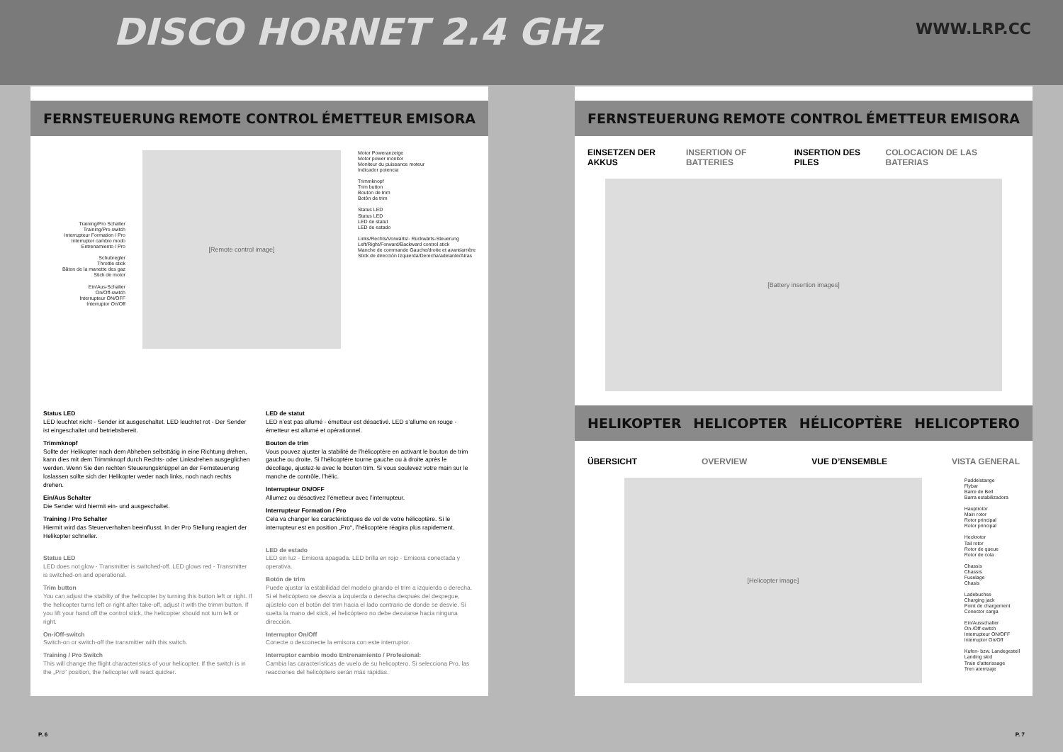DISCO HORNET 2.4 GHz WWW.LRP.CC
FERNSTEUERUNG REMOTE CONTROL ÉMETTEUR EMISORA
Training/Pro Schalter
Training/Pro switch
Interrupteur Formation / Pro
Interruptor cambio modo Entrenamiento / Pro
Schubregler
Throttle stick
Bâton de la manette des gaz
Stick de motor
Ein/Aus-Schalter
On/Off-switch
Interrupteur ON/OFF
Interruptor On/Off
[Remote control image]
Motor Poweranzeige
Motor power monitor
Moniteur du puissance moteur
Indicador potencia
Trimmknopf
Trim button
Bouton de trim
Botón de trim
Status LED
Status LED
LED de statut
LED de estado
Links/Rechts/Vorwärts/- Rückwärts-Steuerung
Left/Right/Forward/Backward control stick
Manche de commande Gauche/droite et avant/arrière
Stick de dirección Izquierda/Derecha/adelante/Atras
Status LED
LED leuchtet nicht - Sender ist ausgeschaltet. LED leuchtet rot - Der Sender ist eingeschaltet und betriebsbereit.
Trimmknopf
Sollte der Helikopter nach dem Abheben selbsttätig in eine Richtung drehen, kann dies mit dem Trimmknopf durch Rechts- oder Linksdrehen ausgeglichen werden. Wenn Sie den rechten Steuerungsknüppel an der Fernsteuerung loslassen sollte sich der Helikopter weder nach links, noch nach rechts drehen.
Ein/Aus Schalter
Die Sender wird hiermit ein- und ausgeschaltet.
Training / Pro Schalter
Hiermit wird das Steuerverhalten beeinflusst. In der Pro Stellung reagiert der Helikopter schneller.
Status LED
LED does not glow - Transmitter is switched-off. LED glows red - Transmitter is switched-on and operational.
Trim button
You can adjust the stabilty of the helicopter by turning this button left or right. If the helicopter turns left or right after take-off, adjust it with the trimm button. If you lift your hand off the control stick, the helicopter should not turn left or right.
On-/Off-switch
Switch-on or switch-off the transmitter with this switch.
Training / Pro Switch
This will change the flight characteristics of your helicopter. If the switch is in the „Pro“ position, the helicopter will react quicker.
LED de statut
LED n’est pas allumé - émetteur est désactivé. LED s’allume en rouge - émetteur est allumé et opérationnel.
Bouton de trim
Vous pouvez ajuster la stabilité de l’hélicoptère en activant le bouton de trim gauche ou droite. Si l’hélicoptère tourne gauche ou à droite après le décollage, ajustez-le avec le bouton trim. Si vous soulevez votre main sur le manche de contrôle, l’hélic.
Interrupteur ON/OFF
Allumez ou désactivez l’émetteur avec l’interrupteur.
Interrupteur Formation / Pro
Cela va changer les caractéristiques de vol de votre hélicoptère. Si le interrupteur est en position „Pro“, l’hélicoptère réagira plus rapidement.
LED de estado
LED sin luz - Emisora apagada. LED brilla en rojo - Emisora conectada y operativa.
Botón de trim
Puede ajustar la estabilidad del modelo girando el trim a izquierda o derecha. Si el helicóptero se desvía a izquierda o derecha después del despegue, ajústelo con el botón del trim hacia el lado contrario de donde se desvíe. Si suelta la mano del stick, el helicóptero no debe desviarse hacia ninguna dirección.
Interruptor On/Off
Conecte o desconecte la emisora con este interruptor.
Interruptor cambio modo Entrenamiento / Profesional:
Cambia las características de vuelo de su helicoptero. Si selecciona Pro, las reacciones del helicóptero serán más rápidas.
FERNSTEUERUNG REMOTE CONTROL ÉMETTEUR EMISORA
EINSETZEN DER AKKUS INSERTION OF BATTERIES INSERTION DES PILES COLOCACION DE LAS BATERIAS
[Battery insertion images]
HELIKOPTER HELICOPTER HÉLICOPTÈRE HELICOPTERO
ÜBERSICHT OVERVIEW VUE D’ENSEMBLE VISTA GENERAL
[Helicopter image]
Paddelstange
Flybar
Barre de Bell
Barra estabilizadora
Hauptrotor
Main rotor
Rotor principal
Rotor principal
Heckrotor
Tail rotor
Rotor de queue
Rotor de cola
Chassis
Chassis
Fuselage
Chasis
Ladebuchse
Charging jack
Point de chargement
Conector carga
Ein/Ausschalter
On-/Off-switch
Interrupteur ON/OFF
Interruptor On/Off
Kufen- bzw. Landegestell
Landing skid
Train d’atterissage
Tren aterrizaje
P. 6 P. 7